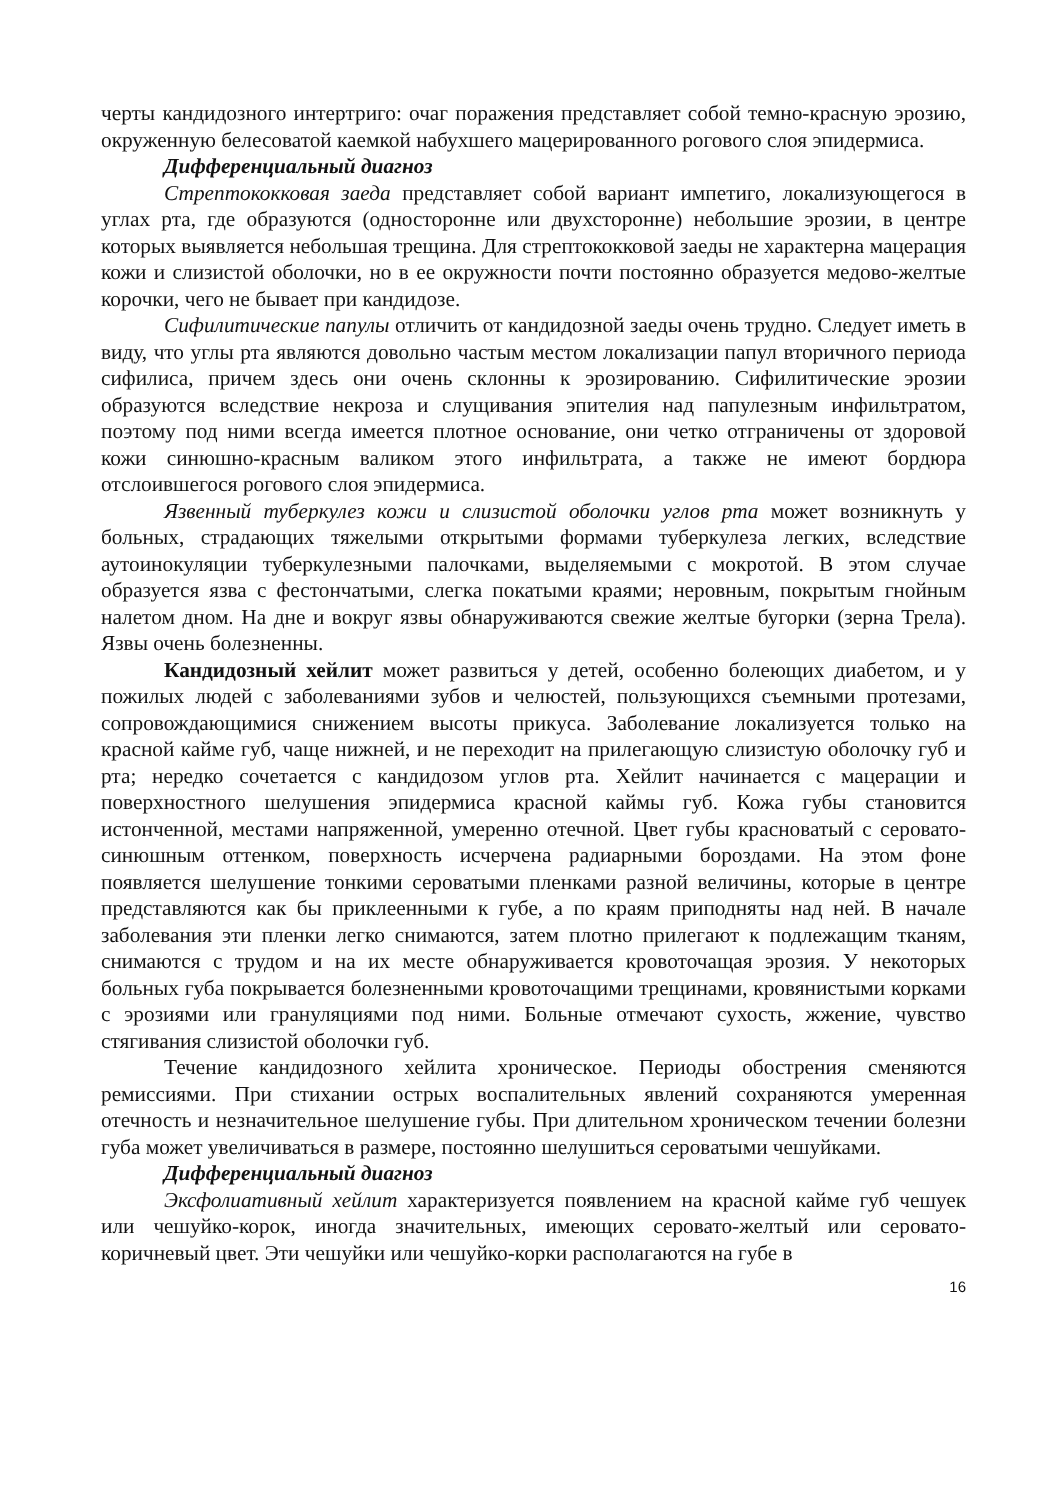черты кандидозного интертриго: очаг поражения представляет собой темно-красную эрозию, окруженную белесоватой каемкой набухшего мацерированного рогового слоя эпидермиса.
Дифференциальный диагноз
Стрептококковая заеда представляет собой вариант импетиго, локализующегося в углах рта, где образуются (односторонне или двухсторонне) небольшие эрозии, в центре которых выявляется небольшая трещина. Для стрептококковой заеды не характерна мацерация кожи и слизистой оболочки, но в ее окружности почти постоянно образуется медово-желтые корочки, чего не бывает при кандидозе.
Сифилитические папулы отличить от кандидозной заеды очень трудно. Следует иметь в виду, что углы рта являются довольно частым местом локализации папул вторичного периода сифилиса, причем здесь они очень склонны к эрозированию. Сифилитические эрозии образуются вследствие некроза и слущивания эпителия над папулезным инфильтратом, поэтому под ними всегда имеется плотное основание, они четко отграничены от здоровой кожи синюшно-красным валиком этого инфильтрата, а также не имеют бордюра отслоившегося рогового слоя эпидермиса.
Язвенный туберкулез кожи и слизистой оболочки углов рта может возникнуть у больных, страдающих тяжелыми открытыми формами туберкулеза легких, вследствие аутоинокуляции туберкулезными палочками, выделяемыми с мокротой. В этом случае образуется язва с фестончатыми, слегка покатыми краями; неровным, покрытым гнойным налетом дном. На дне и вокруг язвы обнаруживаются свежие желтые бугорки (зерна Трела). Язвы очень болезненны.
Кандидозный хейлит может развиться у детей, особенно болеющих диабетом, и у пожилых людей с заболеваниями зубов и челюстей, пользующихся съемными протезами, сопровождающимися снижением высоты прикуса. Заболевание локализуется только на красной кайме губ, чаще нижней, и не переходит на прилегающую слизистую оболочку губ и рта; нередко сочетается с кандидозом углов рта. Хейлит начинается с мацерации и поверхностного шелушения эпидермиса красной каймы губ. Кожа губы становится истонченной, местами напряженной, умеренно отечной. Цвет губы красноватый с серовато-синюшным оттенком, поверхность исчерчена радиарными бороздами. На этом фоне появляется шелушение тонкими сероватыми пленками разной величины, которые в центре представляются как бы приклеенными к губе, а по краям приподняты над ней. В начале заболевания эти пленки легко снимаются, затем плотно прилегают к подлежащим тканям, снимаются с трудом и на их месте обнаруживается кровоточащая эрозия. У некоторых больных губа покрывается болезненными кровоточащими трещинами, кровянистыми корками с эрозиями или грануляциями под ними. Больные отмечают сухость, жжение, чувство стягивания слизистой оболочки губ.
Течение кандидозного хейлита хроническое. Периоды обострения сменяются ремиссиями. При стихании острых воспалительных явлений сохраняются умеренная отечность и незначительное шелушение губы. При длительном хроническом течении болезни губа может увеличиваться в размере, постоянно шелушиться сероватыми чешуйками.
Дифференциальный диагноз
Эксфолиативный хейлит характеризуется появлением на красной кайме губ чешуек или чешуйко-корок, иногда значительных, имеющих серовато-желтый или серовато-коричневый цвет. Эти чешуйки или чешуйко-корки располагаются на губе в
16